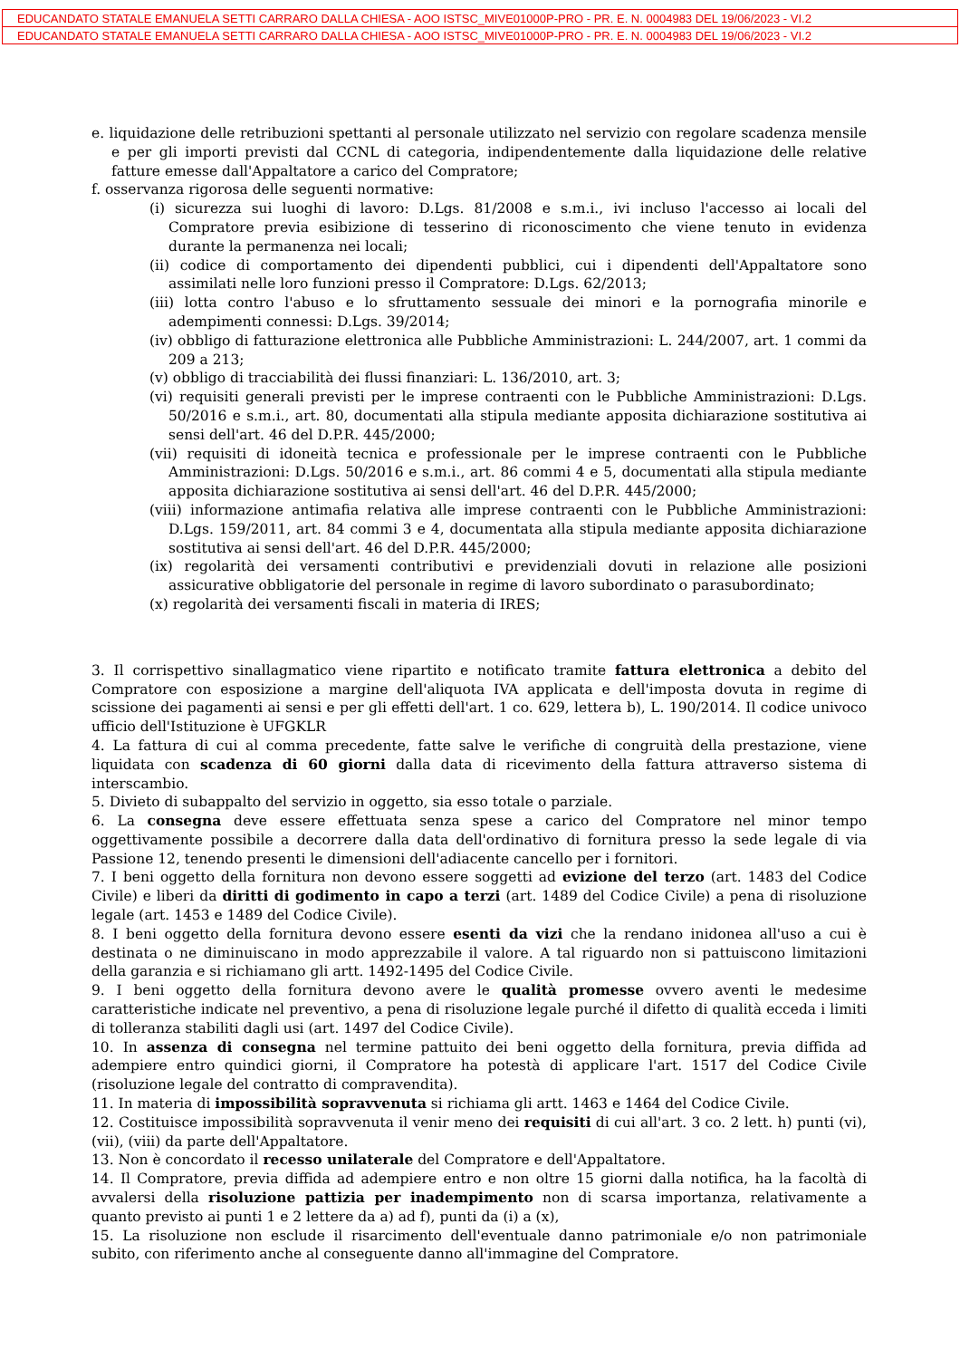EDUCANDATO STATALE EMANUELA SETTI CARRARO DALLA CHIESA - AOO ISTSC_MIVE01000P-PRO - PR. E. N. 0004983 DEL 19/06/2023 - VI.2
EDUCANDATO STATALE EMANUELA SETTI CARRARO DALLA CHIESA - AOO ISTSC_MIVE01000P-PRO - PR. E. N. 0004983 DEL 19/06/2023 - VI.2
e. liquidazione delle retribuzioni spettanti al personale utilizzato nel servizio con regolare scadenza mensile e per gli importi previsti dal CCNL di categoria, indipendentemente dalla liquidazione delle relative fatture emesse dall'Appaltatore a carico del Compratore;
f. osservanza rigorosa delle seguenti normative:
(i) sicurezza sui luoghi di lavoro: D.Lgs. 81/2008 e s.m.i., ivi incluso l'accesso ai locali del Compratore previa esibizione di tesserino di riconoscimento che viene tenuto in evidenza durante la permanenza nei locali;
(ii) codice di comportamento dei dipendenti pubblici, cui i dipendenti dell'Appaltatore sono assimilati nelle loro funzioni presso il Compratore: D.Lgs. 62/2013;
(iii) lotta contro l'abuso e lo sfruttamento sessuale dei minori e la pornografia minorile e adempimenti connessi: D.Lgs. 39/2014;
(iv) obbligo di fatturazione elettronica alle Pubbliche Amministrazioni: L. 244/2007, art. 1 commi da 209 a 213;
(v) obbligo di tracciabilità dei flussi finanziari: L. 136/2010, art. 3;
(vi) requisiti generali previsti per le imprese contraenti con le Pubbliche Amministrazioni: D.Lgs. 50/2016 e s.m.i., art. 80, documentati alla stipula mediante apposita dichiarazione sostitutiva ai sensi dell'art. 46 del D.P.R. 445/2000;
(vii) requisiti di idoneità tecnica e professionale per le imprese contraenti con le Pubbliche Amministrazioni: D.Lgs. 50/2016 e s.m.i., art. 86 commi 4 e 5, documentati alla stipula mediante apposita dichiarazione sostitutiva ai sensi dell'art. 46 del D.P.R. 445/2000;
(viii) informazione antimafia relativa alle imprese contraenti con le Pubbliche Amministrazioni: D.Lgs. 159/2011, art. 84 commi 3 e 4, documentata alla stipula mediante apposita dichiarazione sostitutiva ai sensi dell'art. 46 del D.P.R. 445/2000;
(ix) regolarità dei versamenti contributivi e previdenziali dovuti in relazione alle posizioni assicurative obbligatorie del personale in regime di lavoro subordinato o parasubordinato;
(x) regolarità dei versamenti fiscali in materia di IRES;
3. Il corrispettivo sinallagmatico viene ripartito e notificato tramite fattura elettronica a debito del Compratore con esposizione a margine dell'aliquota IVA applicata e dell'imposta dovuta in regime di scissione dei pagamenti ai sensi e per gli effetti dell'art. 1 co. 629, lettera b), L. 190/2014. Il codice univoco ufficio dell'Istituzione è UFGKLR
4. La fattura di cui al comma precedente, fatte salve le verifiche di congruità della prestazione, viene liquidata con scadenza di 60 giorni dalla data di ricevimento della fattura attraverso sistema di interscambio.
5. Divieto di subappalto del servizio in oggetto, sia esso totale o parziale.
6. La consegna deve essere effettuata senza spese a carico del Compratore nel minor tempo oggettivamente possibile a decorrere dalla data dell'ordinativo di fornitura presso la sede legale di via Passione 12, tenendo presenti le dimensioni dell'adiacente cancello per i fornitori.
7. I beni oggetto della fornitura non devono essere soggetti ad evizione del terzo (art. 1483 del Codice Civile) e liberi da diritti di godimento in capo a terzi (art. 1489 del Codice Civile) a pena di risoluzione legale (art. 1453 e 1489 del Codice Civile).
8. I beni oggetto della fornitura devono essere esenti da vizi che la rendano inidonea all'uso a cui è destinata o ne diminuiscano in modo apprezzabile il valore. A tal riguardo non si pattuiscono limitazioni della garanzia e si richiamano gli artt. 1492-1495 del Codice Civile.
9. I beni oggetto della fornitura devono avere le qualità promesse ovvero aventi le medesime caratteristiche indicate nel preventivo, a pena di risoluzione legale purché il difetto di qualità ecceda i limiti di tolleranza stabiliti dagli usi (art. 1497 del Codice Civile).
10. In assenza di consegna nel termine pattuito dei beni oggetto della fornitura, previa diffida ad adempiere entro quindici giorni, il Compratore ha potestà di applicare l'art. 1517 del Codice Civile (risoluzione legale del contratto di compravendita).
11. In materia di impossibilità sopravvenuta si richiama gli artt. 1463 e 1464 del Codice Civile.
12. Costituisce impossibilità sopravvenuta il venir meno dei requisiti di cui all'art. 3 co. 2 lett. h) punti (vi), (vii), (viii) da parte dell'Appaltatore.
13. Non è concordato il recesso unilaterale del Compratore e dell'Appaltatore.
14. Il Compratore, previa diffida ad adempiere entro e non oltre 15 giorni dalla notifica, ha la facoltà di avvalersi della risoluzione pattizia per inadempimento non di scarsa importanza, relativamente a quanto previsto ai punti 1 e 2 lettere da a) ad f), punti da (i) a (x),
15. La risoluzione non esclude il risarcimento dell'eventuale danno patrimoniale e/o non patrimoniale subito, con riferimento anche al conseguente danno all'immagine del Compratore.